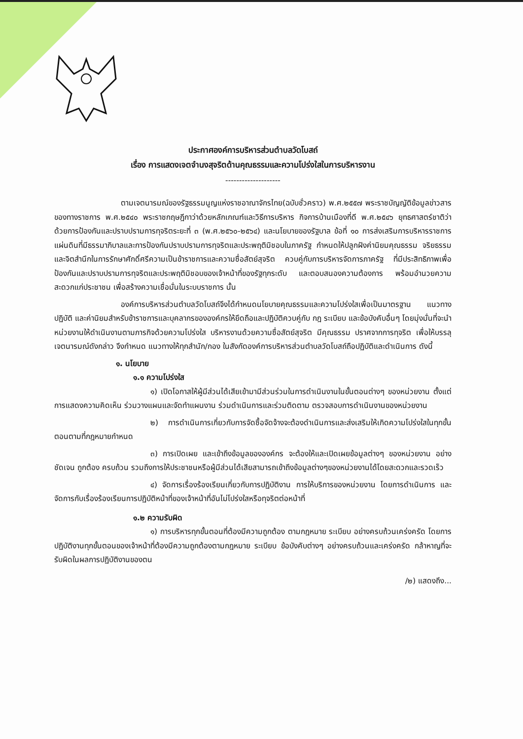ประกาศองค์การบริหารส่วนตำบลวัดโบสถ์
เรื่อง การแสดงเจตจำนงสุจริตด้านคุณธรรมและความโปร่งใสในการบริหารงาน
--------------------
ตามเจตนารมณ์ของรัฐธรรมนูญแห่งราชอาณาจักรไทย(ฉบับชั่วคราว) พ.ศ.๒๕๕๗ พระราชบัญญัติข้อมูลข่าวสารของทางราชการ พ.ศ.๒๕๔๐ พระราชกฤษฎีกาว่าด้วยหลักเกณฑ์และวิธีการบริหาร กิจการบ้านเมืองที่ดี พ.ศ.๒๕๔๖ ยุทธศาสตร์ชาติว่าด้วยการป้องกันและปราบปรามการทุจริตระยะที่ ๓ (พ.ศ.๒๕๖๐-๒๕๖๔) และนโยบายของรัฐบาล ข้อที่ ๑๐ การส่งเสริมการบริหารราชการแผ่นดินที่มีธรรมาภิบาลและการป้องกันปราบปรามการทุจริตและประพฤติมิชอบในภาครัฐ กำหนดให้ปลูกฝังค่านิยมคุณธรรม จริยธรรม และจิตสำนึกในการรักษาศักดิ์ศรีความเป็นข้าราชการและความซื่อสัตย์สุจริต ควบคู่กับการบริหารจัดการภาครัฐ ที่มีประสิทธิภาพเพื่อป้องกันและปราบปรามการทุจริตและประพฤติมิชอบของเจ้าหน้าที่ของรัฐทุกระดับ และตอบสนองความต้องการ พร้อมอำนวยความสะดวกแก่ประชาชน เพื่อสร้างความเชื่อมั่นในระบบราชการ นั้น
องค์การบริหารส่วนตำบลวัดโบสถ์จึงได้กำหนดนโยบายคุณธรรมและความโปร่งใสเพื่อเป็นมาตรฐาน แนวทางปฏิบัติ และค่านิยมสำหรับข้าราชการและบุคลากรขององค์กรให้ยึดถือและปฏิบัติควบคู่กับ กฎ ระเบียบ และข้อบังคับอื่นๆ โดยมุ่งมั่นที่จะนำหน่วยงานให้ดำเนินงานตามภารกิจด้วยความโปร่งใส บริหารงานด้วยความซื่อสัตย์สุจริต มีคุณธรรม ปราศจากการทุจริต เพื่อให้บรรลุเจตนารมณ์ดังกล่าว จึงกำหนด แนวทางให้ทุกสำนัก/กอง ในสังกัดองค์การบริหารส่วนตำบลวัดโบสถ์ถือปฏิบัติและดำเนินการ ดังนี้
๑. นโยบาย
๑.๑ ความโปร่งใส
๑) เปิดโอกาสให้ผู้มีส่วนได้เสียเข้ามามีส่วนร่วมในการดำเนินงานในขั้นตอนต่างๆ ของหน่วยงาน ตั้งแต่การแสดงความคิดเห็น ร่วมวางแผนและจัดทำแผนงาน ร่วมดำเนินการและร่วมติดตาม ตรวจสอบการดำเนินงานของหน่วยงาน
๒) การดำเนินการเกี่ยวกับการจัดซื้อจัดจ้างจะต้องดำเนินการและส่งเสริมให้เกิดความโปร่งใสในทุกขั้นตอนตามที่กฎหมายกำหนด
๓) การเปิดเผย และเข้าถึงข้อมูลขององค์กร จะต้องให้และเปิดเผยข้อมูลต่างๆ ของหน่วยงาน อย่างชัดเจน ถูกต้อง ครบถ้วน รวมถึงการให้ประชาชนหรือผู้มีส่วนได้เสียสามารถเข้าถึงข้อมูลต่างๆของหน่วยงานได้โดยสะดวกและรวดเร็ว
๔) จัดการเรื่องร้องเรียนเกี่ยวกับการปฏิบัติงาน การให้บริการของหน่วยงาน โดยการดำเนินการ และจัดการกับเรื่องร้องเรียนการปฏิบัติหน้าที่ของเจ้าหน้าที่อันไม่โปร่งใสหรือทุจริตต่อหน้าที่
๑.๒ ความรับผิด
๑) การบริหารทุกขั้นตอนที่ต้องมีความถูกต้อง ตามกฎหมาย ระเบียบ อย่างครบถ้วนเคร่งครัด โดยการปฏิบัติงานทุกขั้นตอนของเจ้าหน้าที่ต้องมีความถูกต้องตามกฎหมาย ระเบียบ ข้อบังคับต่างๆ อย่างครบถ้วนและเคร่งครัด กล้าหาญที่จะรับผิดในผลการปฏิบัติงานของตน
/๒) แสดงถึง...